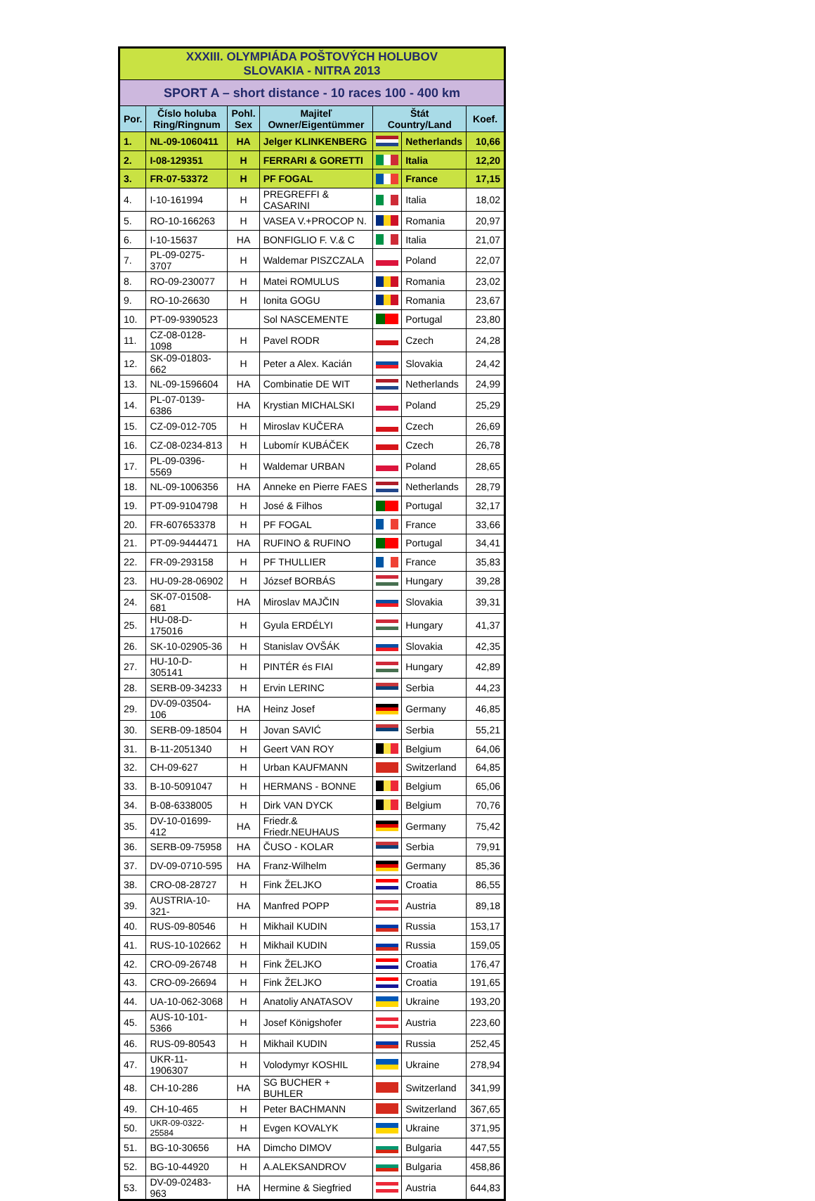| XXXIII. OLYMPIÁDA POŠTOVÝCH HOLUBOV SLOVAKIA - NITRA 2013 | | | | | | |
| SPORT A – short distance - 10 races 100 - 400 km | | | | | | |
| Por. | Číslo holuba Ring/Ringnum | Pohl. Sex | Majiteľ Owner/Eigentümmer | Štát Country/Land | | Koef. |
| 1. | NL-09-1060411 | HA | Jelger KLINKENBERG | | Netherlands | 10,66 |
| 2. | I-08-129351 | H | FERRARI & GORETTI | | Italia | 12,20 |
| 3. | FR-07-53372 | H | PF FOGAL | | France | 17,15 |
| 4. | I-10-161994 | H | PREGREFFI & CASARINI | | Italia | 18,02 |
| 5. | RO-10-166263 | H | VASEA V.+PROCOP N. | | Romania | 20,97 |
| 6. | I-10-15637 | HA | BONFIGLIO F. V.& C | | Italia | 21,07 |
| 7. | PL-09-0275-3707 | H | Waldemar PISZCZALA | | Poland | 22,07 |
| 8. | RO-09-230077 | H | Matei ROMULUS | | Romania | 23,02 |
| 9. | RO-10-26630 | H | Ionita GOGU | | Romania | 23,67 |
| 10. | PT-09-9390523 | | Sol NASCEMENTE | | Portugal | 23,80 |
| 11. | CZ-08-0128-1098 | H | Pavel RODR | | Czech | 24,28 |
| 12. | SK-09-01803-662 | H | Peter a Alex. Kacián | | Slovakia | 24,42 |
| 13. | NL-09-1596604 | HA | Combinatie DE WIT | | Netherlands | 24,99 |
| 14. | PL-07-0139-6386 | HA | Krystian MICHALSKI | | Poland | 25,29 |
| 15. | CZ-09-012-705 | H | Miroslav KUČERA | | Czech | 26,69 |
| 16. | CZ-08-0234-813 | H | Lubomír KUBÁČEK | | Czech | 26,78 |
| 17. | PL-09-0396-5569 | H | Waldemar URBAN | | Poland | 28,65 |
| 18. | NL-09-1006356 | HA | Anneke en Pierre FAES | | Netherlands | 28,79 |
| 19. | PT-09-9104798 | H | José & Filhos | | Portugal | 32,17 |
| 20. | FR-607653378 | H | PF FOGAL | | France | 33,66 |
| 21. | PT-09-9444471 | HA | RUFINO & RUFINO | | Portugal | 34,41 |
| 22. | FR-09-293158 | H | PF THULLIER | | France | 35,83 |
| 23. | HU-09-28-06902 | H | József BORBÁS | | Hungary | 39,28 |
| 24. | SK-07-01508-681 | HA | Miroslav MAJČIN | | Slovakia | 39,31 |
| 25. | HU-08-D-175016 | H | Gyula ERDÉLYI | | Hungary | 41,37 |
| 26. | SK-10-02905-36 | H | Stanislav OVŠÁK | | Slovakia | 42,35 |
| 27. | HU-10-D-305141 | H | PINTÉR és FIAI | | Hungary | 42,89 |
| 28. | SERB-09-34233 | H | Ervin LERINC | | Serbia | 44,23 |
| 29. | DV-09-03504-106 | HA | Heinz Josef | | Germany | 46,85 |
| 30. | SERB-09-18504 | H | Jovan SAVIĆ | | Serbia | 55,21 |
| 31. | B-11-2051340 | H | Geert VAN ROY | | Belgium | 64,06 |
| 32. | CH-09-627 | H | Urban KAUFMANN | | Switzerland | 64,85 |
| 33. | B-10-5091047 | H | HERMANS - BONNE | | Belgium | 65,06 |
| 34. | B-08-6338005 | H | Dirk VAN DYCK | | Belgium | 70,76 |
| 35. | DV-10-01699-412 | HA | Friedr.& Friedr.NEUHAUS | | Germany | 75,42 |
| 36. | SERB-09-75958 | HA | ČUSO - KOLAR | | Serbia | 79,91 |
| 37. | DV-09-0710-595 | HA | Franz-Wilhelm | | Germany | 85,36 |
| 38. | CRO-08-28727 | H | Fink ŽELJKO | | Croatia | 86,55 |
| 39. | AUSTRIA-10-321- | HA | Manfred POPP | | Austria | 89,18 |
| 40. | RUS-09-80546 | H | Mikhail KUDIN | | Russia | 153,17 |
| 41. | RUS-10-102662 | H | Mikhail KUDIN | | Russia | 159,05 |
| 42. | CRO-09-26748 | H | Fink ŽELJKO | | Croatia | 176,47 |
| 43. | CRO-09-26694 | H | Fink ŽELJKO | | Croatia | 191,65 |
| 44. | UA-10-062-3068 | H | Anatoliy ANATASOV | | Ukraine | 193,20 |
| 45. | AUS-10-101-5366 | H | Josef Königshofer | | Austria | 223,60 |
| 46. | RUS-09-80543 | H | Mikhail KUDIN | | Russia | 252,45 |
| 47. | UKR-11-1906307 | H | Volodymyr KOSHIL | | Ukraine | 278,94 |
| 48. | CH-10-286 | HA | SG BUCHER + BUHLER | | Switzerland | 341,99 |
| 49. | CH-10-465 | H | Peter BACHMANN | | Switzerland | 367,65 |
| 50. | UKR-09-0322-25584 | H | Evgen KOVALYK | | Ukraine | 371,95 |
| 51. | BG-10-30656 | HA | Dimcho DIMOV | | Bulgaria | 447,55 |
| 52. | BG-10-44920 | H | A.ALEKSANDROV | | Bulgaria | 458,86 |
| 53. | DV-09-02483-963 | HA | Hermine & Siegfried | | Austria | 644,83 |